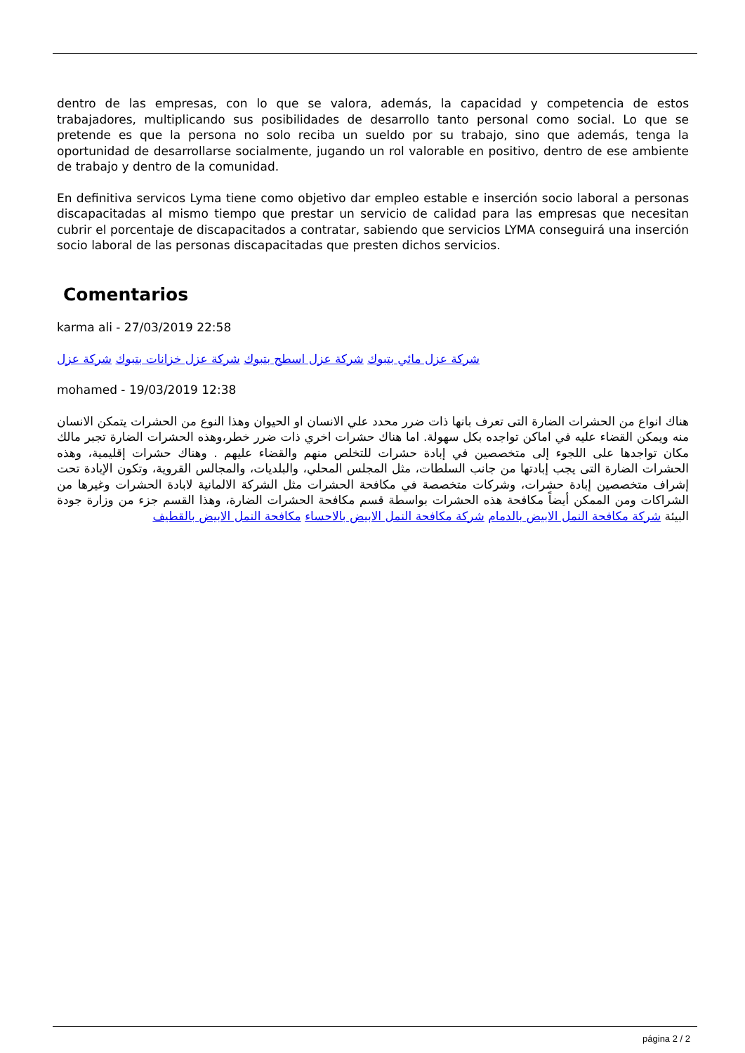dentro de las empresas, con lo que se valora, además, la capacidad y competencia de estos trabajadores, multiplicando sus posibilidades de desarrollo tanto personal como social. Lo que se pretende es que la persona no solo reciba un sueldo por su trabajo, sino que además, tenga la oportunidad de desarrollarse socialmente, jugando un rol valorable en positivo, dentro de ese ambiente de trabajo y dentro de la comunidad.
En definitiva servicos Lyma tiene como objetivo dar empleo estable e inserción socio laboral a personas discapacitadas al mismo tiempo que prestar un servicio de calidad para las empresas que necesitan cubrir el porcentaje de discapacitados a contratar, sabiendo que servicios LYMA conseguirá una inserción socio laboral de las personas discapacitadas que presten dichos servicios.
Comentarios
karma ali - 27/03/2019 22:58
شركة عزل مائي بتبوك شركة عزل اسطح بتبوك شركة عزل خزانات بتبوك شركة عزل
mohamed - 19/03/2019 12:38
هناك انواع من الحشرات الضارة التى تعرف بانها ذات ضرر محدد علي الانسان او الحيوان وهذا النوع من الحشرات يتمكن الانسان منه ويمكن القضاء عليه في اماكن تواجده بكل سهولة. اما هناك حشرات اخري ذات ضرر خطر،وهذه الحشرات الضارة تجبر مالك مكان تواجدها على اللجوء إلى متخصصين في إبادة حشرات للتخلص منهم والقضاء عليهم . وهناك حشرات إقليمية، وهذه الحشرات الضارة التى يجب إبادتها من جانب السلطات، مثل المجلس المحلي، والبلديات، والمجالس القروية، وتكون الإبادة تحت إشراف متخصصين إبادة حشرات، وشركات متخصصة في مكافحة الحشرات مثل الشركة الالمانية لابادة الحشرات وغيرها من الشراكات ومن الممكن أيضاً مكافحة هذه الحشرات بواسطة قسم مكافحة الحشرات الضارة، وهذا القسم جزء من وزارة جودة البيئة شركة مكافحة النمل الابيض بالدمام شركة مكافحة النمل الابيض بالاحساء مكافحة النمل الابيض بالقطيف
página 2 / 2